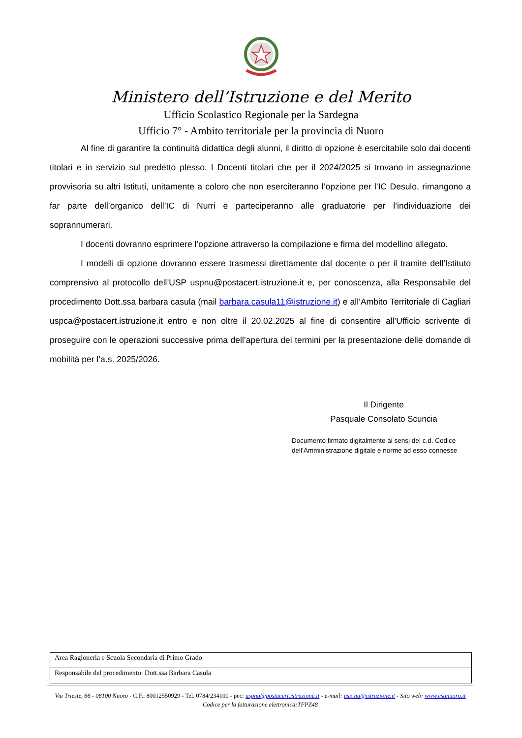Ministero dell’Istruzione e del Merito
Ufficio Scolastico Regionale per la Sardegna
Ufficio 7° - Ambito territoriale per la provincia di Nuoro
Al fine di garantire la continuità didattica degli alunni, il diritto di opzione è esercitabile solo dai docenti titolari e in servizio sul predetto plesso. I Docenti titolari che per il 2024/2025 si trovano in assegnazione provvisoria su altri Istituti, unitamente a coloro che non eserciteranno l’opzione per l’IC Desulo, rimangono a far parte dell’organico dell’IC di Nurri e parteciperanno alle graduatorie per l’individuazione dei soprannumerari.
I docenti dovranno esprimere l’opzione attraverso la compilazione e firma del modellino allegato.
I modelli di opzione dovranno essere trasmessi direttamente dal docente o per il tramite dell’Istituto comprensivo al protocollo dell’USP uspnu@postacert.istruzione.it e, per conoscenza, alla Responsabile del procedimento Dott.ssa barbara casula (mail barbara.casula11@istruzione.it) e all’Ambito Territoriale di Cagliari uspca@postacert.istruzione.it entro e non oltre il 20.02.2025 al fine di consentire all’Ufficio scrivente di proseguire con le operazioni successive prima dell’apertura dei termini per la presentazione delle domande di mobilità per l’a.s. 2025/2026.
Il Dirigente
Pasquale Consolato Scuncia
Documento firmato digitalmente ai sensi del c.d. Codice
dell’Amministrazione digitale e norme ad esso connesse
| Area Ragioneria e Scuola Secondaria di Primo Grado |
| Responsabile del procedimento: Dott.ssa Barbara Casula |
Via Trieste, 66 - 08100 Nuoro - C.F.: 80012550929 - Tel. 0784/234100 - pec: uspnu@postacert.istruzione.it - e-mail: usp.nu@istruzione.it - Sito web: www.csanuoro.it
Codice per la fatturazione elettronica:TFPZ48